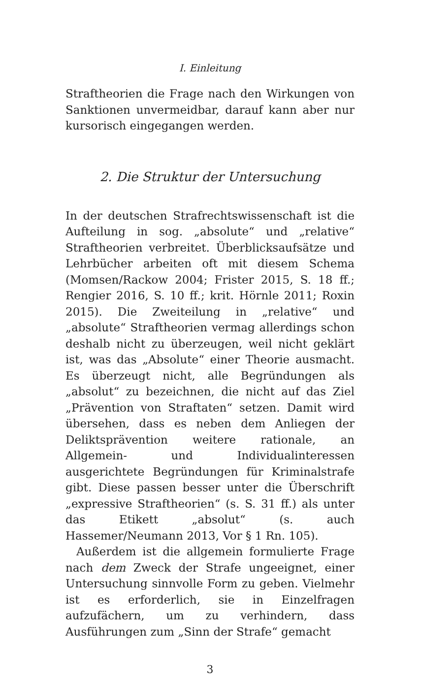I. Einleitung
Straftheorien die Frage nach den Wirkungen von Sanktionen unvermeidbar, darauf kann aber nur kursorisch eingegangen werden.
2. Die Struktur der Untersuchung
In der deutschen Strafrechtswissenschaft ist die Aufteilung in sog. „absolute“ und „relative“ Straftheorien verbreitet. Überblicksaufsätze und Lehrbücher arbeiten oft mit diesem Schema (Momsen/Rackow 2004; Frister 2015, S. 18 ff.; Rengier 2016, S. 10 ff.; krit. Hörnle 2011; Roxin 2015). Die Zweiteilung in „relative“ und „absolute“ Straftheorien vermag allerdings schon deshalb nicht zu überzeugen, weil nicht geklärt ist, was das „Absolute“ einer Theorie ausmacht. Es überzeugt nicht, alle Begründungen als „absolut“ zu bezeichnen, die nicht auf das Ziel „Prävention von Straftaten“ setzen. Damit wird übersehen, dass es neben dem Anliegen der Deliktsprävention weitere rationale, an Allgemein- und Individualinteressen ausgerichtete Begründungen für Kriminalstrafe gibt. Diese passen besser unter die Überschrift „expressive Straftheorien“ (s. S. 31 ff.) als unter das Etikett „absolut“ (s. auch Hassemer/Neumann 2013, Vor § 1 Rn. 105).
Außerdem ist die allgemein formulierte Frage nach dem Zweck der Strafe ungeeignet, einer Untersuchung sinnvolle Form zu geben. Vielmehr ist es erforderlich, sie in Einzelfragen aufzufächern, um zu verhindern, dass Ausführungen zum „Sinn der Strafe“ gemacht
3